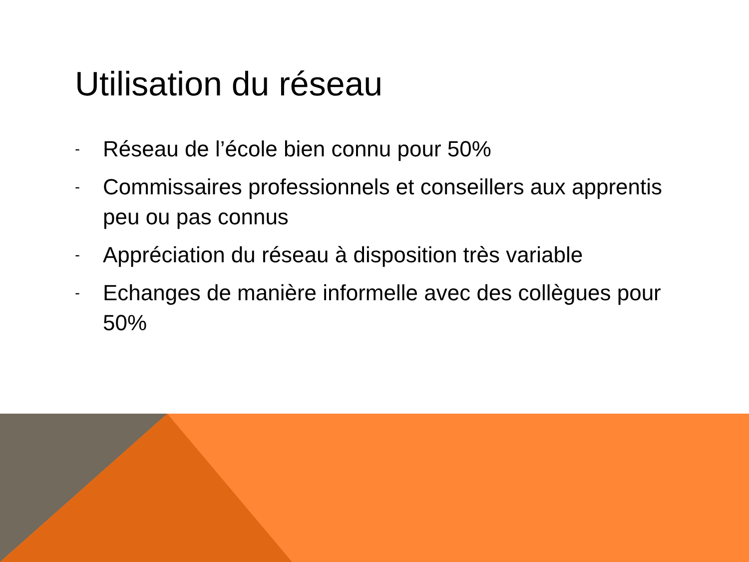Utilisation du réseau
- Réseau de l’école bien connu pour 50%
- Commissaires professionnels et conseillers aux apprentis peu ou pas connus
- Appréciation du réseau à disposition très variable
- Echanges de manière informelle avec des collègues pour 50%